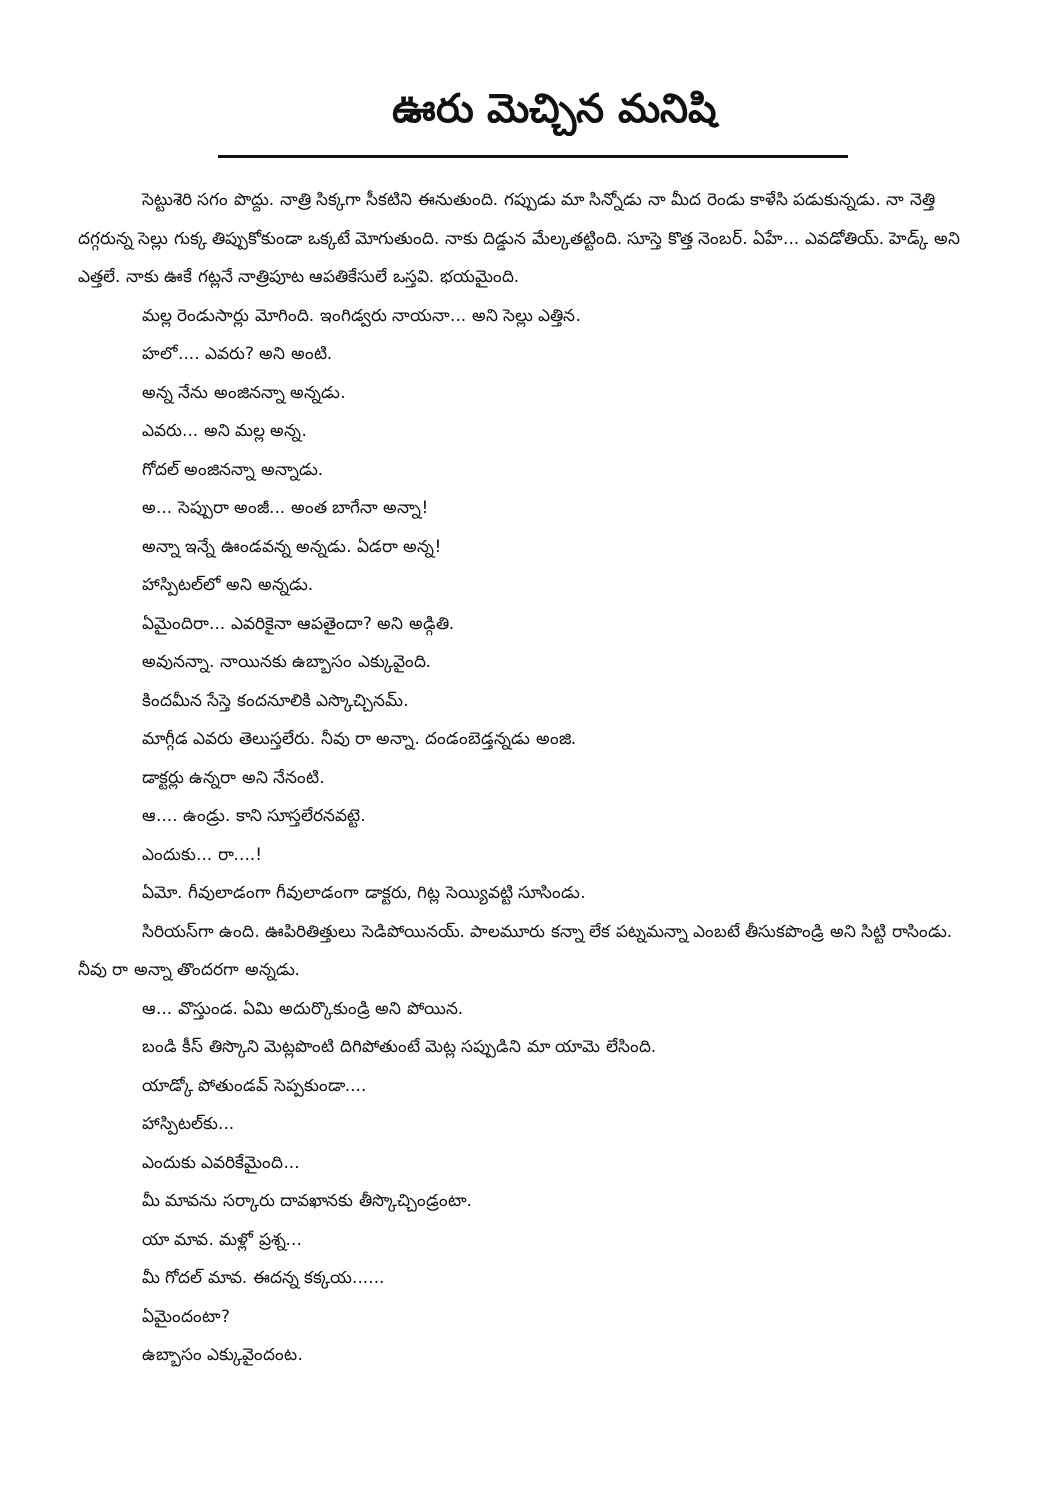ఊరు మెచ్చిన మనిషి
సెట్టుశెరి సగం పొద్దు. నాత్రి సిక్కగా సీకటిని ఈనుతుంది. గప్పుడు మా సిన్నోడు నా మీద రెండు కాళేసి పడుకున్నడు. నా నెత్తి దగ్గరున్న సెల్లు గుక్క తిప్పుకోకుండా ఒక్కటే మోగుతుంది. నాకు దిడ్డున మేల్కతట్టింది. సూస్తె కొత్త నెంబర్. ఏహే... ఎవడోతియ్. హెడ్క్ అని ఎత్తలే. నాకు ఊకే గట్లనే నాత్రిపూట ఆపతికేసులే ఒస్తవి. భయమైంది.
మల్ల రెండుసార్లు మోగింది. ఇంగిడ్వరు నాయనా... అని సెల్లు ఎత్తిన.
హలో.... ఎవరు? అని అంటి.
అన్న నేను అంజినన్నా అన్నడు.
ఎవరు... అని మల్ల అన్న.
గోదల్ అంజినన్నా అన్నాడు.
అ... సెప్పురా అంజీ... అంత బాగేనా అన్నా!
అన్నా ఇన్నే ఊండవన్న అన్నడు. ఏడరా అన్న!
హాస్పిటల్‌లో అని అన్నడు.
ఏమైందిరా... ఎవరికైనా ఆపతైందా? అని అడ్గితి.
అవునన్నా. నాయినకు ఉబ్బాసం ఎక్కువైంది.
కిందమీన సేస్తె కందనూలికి ఎస్కొచ్చినమ్.
మాగ్గీడ ఎవరు తెలుస్తలేరు. నీవు రా అన్నా. దండంబెడ్తన్నడు అంజి.
డాక్టర్లు ఉన్నరా అని నేనంటి.
ఆ.... ఉండ్రు. కాని సూస్తలేరనవట్టె.
ఎందుకు... రా....!
ఏమో. గీవులాడంగా గీవులాడంగా డాక్టరు, గిట్ల సెయ్యివట్టి సూసిండు.
సిరియస్‌గా ఉంది. ఊపిరితిత్తులు సెడిపోయినయ్. పాలమూరు కన్నా లేక పట్నమన్నా ఎంబటే తీసుకపొండ్రి అని సిట్టి రాసిండు. నీవు రా అన్నా తొందరగా అన్నడు.
ఆ... వొస్తుండ. ఏమి అదుర్కొకుండ్రి అని పోయిన.
బండి కీస్ తిస్కొని మెట్లపొంటి దిగిపోతుంటే మెట్ల సప్పుడిని మా యామె లేసింది.
యాడ్కో పోతుండవ్ సెప్పకుండా....
హాస్పిటల్‌కు...
ఎందుకు ఎవరికేమైంది...
మీ మావను సర్కారు దావఖానకు తీస్కొచ్చిండ్రంటా.
యా మావ. మళ్లో ప్రశ్న...
మీ గోదల్ మావ. ఈదన్న కక్కయ......
ఏమైందంటా?
ఉబ్బాసం ఎక్కువైందంట.